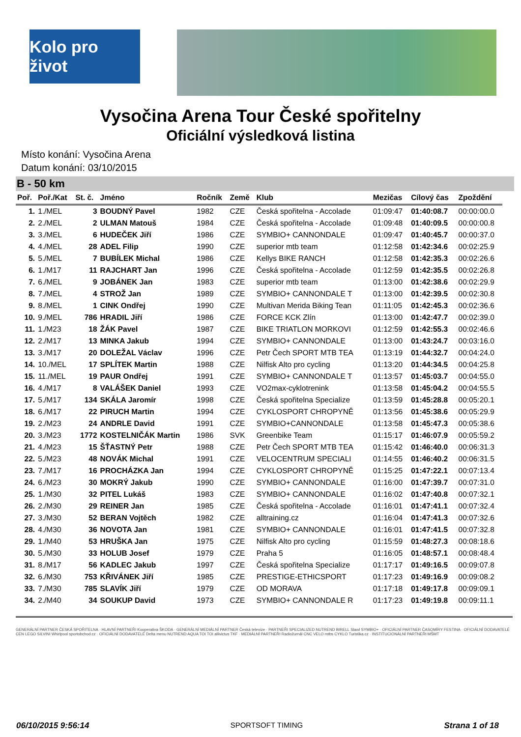Kolo pro život
Vysočina Arena Tour České spořitelny
Oficiální výsledková listina
Místo konání: Vysočina Arena
Datum konání: 03/10/2015
B - 50 km
| Poř. | Poř./Kat | St. č. | Jméno | Ročník | Země | Klub | Mezičas | Cílový čas | Zpoždění |
| --- | --- | --- | --- | --- | --- | --- | --- | --- | --- |
| 1. | 1./MEL | 3 | BOUDNÝ Pavel | 1982 | CZE | Česká spořitelna - Accolade | 01:09:47 | 01:40:08.7 | 00:00:00.0 |
| 2. | 2./MEL | 2 | ULMAN Matouš | 1984 | CZE | Česká spořitelna - Accolade | 01:09:48 | 01:40:09.5 | 00:00:00.8 |
| 3. | 3./MEL | 6 | HUDEČEK Jiří | 1986 | CZE | SYMBIO+ CANNONDALE | 01:09:47 | 01:40:45.7 | 00:00:37.0 |
| 4. | 4./MEL | 28 | ADEL Filip | 1990 | CZE | superior mtb team | 01:12:58 | 01:42:34.6 | 00:02:25.9 |
| 5. | 5./MEL | 7 | BUBÍLEK Michal | 1986 | CZE | Kellys BIKE RANCH | 01:12:58 | 01:42:35.3 | 00:02:26.6 |
| 6. | 1./M17 | 11 | RAJCHART Jan | 1996 | CZE | Česká spořitelna - Accolade | 01:12:59 | 01:42:35.5 | 00:02:26.8 |
| 7. | 6./MEL | 9 | JOBÁNEK Jan | 1983 | CZE | superior mtb team | 01:13:00 | 01:42:38.6 | 00:02:29.9 |
| 8. | 7./MEL | 4 | STROŽ Jan | 1989 | CZE | SYMBIO+ CANNONDALE T | 01:13:00 | 01:42:39.5 | 00:02:30.8 |
| 9. | 8./MEL | 1 | CINK Ondřej | 1990 | CZE | Multivan Merida Biking Tean | 01:11:05 | 01:42:45.3 | 00:02:36.6 |
| 10. | 9./MEL | 786 | HRADIL Jiří | 1986 | CZE | FORCE KCK Zlín | 01:13:00 | 01:42:47.7 | 00:02:39.0 |
| 11. | 1./M23 | 18 | ŽÁK Pavel | 1987 | CZE | BIKE TRIATLON MORKOVI | 01:12:59 | 01:42:55.3 | 00:02:46.6 |
| 12. | 2./M17 | 13 | MINKA Jakub | 1994 | CZE | SYMBIO+ CANNONDALE | 01:13:00 | 01:43:24.7 | 00:03:16.0 |
| 13. | 3./M17 | 20 | DOLEŽAL Václav | 1996 | CZE | Petr Čech SPORT MTB TEA | 01:13:19 | 01:44:32.7 | 00:04:24.0 |
| 14. | 10./MEL | 17 | SPLÍTEK Martin | 1988 | CZE | Nilfisk Alto pro cycling | 01:13:20 | 01:44:34.5 | 00:04:25.8 |
| 15. | 11./MEL | 19 | PAUR Ondřej | 1991 | CZE | SYMBIO+ CANNONDALE T | 01:13:57 | 01:45:03.7 | 00:04:55.0 |
| 16. | 4./M17 | 8 | VALÁŠEK Daniel | 1993 | CZE | VO2max-cyklotrenink | 01:13:58 | 01:45:04.2 | 00:04:55.5 |
| 17. | 5./M17 | 134 | SKÁLA Jaromír | 1998 | CZE | Česká spořitelna Specialize | 01:13:59 | 01:45:28.8 | 00:05:20.1 |
| 18. | 6./M17 | 22 | PIRUCH Martin | 1994 | CZE | CYKLOSPORT CHROPYNĚ | 01:13:56 | 01:45:38.6 | 00:05:29.9 |
| 19. | 2./M23 | 24 | ANDRLE David | 1991 | CZE | SYMBIO+CANNONDALE | 01:13:58 | 01:45:47.3 | 00:05:38.6 |
| 20. | 3./M23 | 1772 | KOSTELNIČÁK Martin | 1986 | SVK | Greenbike Team | 01:15:17 | 01:46:07.9 | 00:05:59.2 |
| 21. | 4./M23 | 15 | ŠŤASTNÝ Petr | 1988 | CZE | Petr Čech SPORT MTB TEA | 01:15:42 | 01:46:40.0 | 00:06:31.3 |
| 22. | 5./M23 | 48 | NOVÁK Michal | 1991 | CZE | VELOCENTRUM SPECIALI | 01:14:55 | 01:46:40.2 | 00:06:31.5 |
| 23. | 7./M17 | 16 | PROCHÁZKA Jan | 1994 | CZE | CYKLOSPORT CHROPYNĚ | 01:15:25 | 01:47:22.1 | 00:07:13.4 |
| 24. | 6./M23 | 30 | MOKRÝ Jakub | 1990 | CZE | SYMBIO+ CANNONDALE | 01:16:00 | 01:47:39.7 | 00:07:31.0 |
| 25. | 1./M30 | 32 | PITEL Lukáš | 1983 | CZE | SYMBIO+ CANNONDALE | 01:16:02 | 01:47:40.8 | 00:07:32.1 |
| 26. | 2./M30 | 29 | REINER Jan | 1985 | CZE | Česká spořitelna - Accolade | 01:16:01 | 01:47:41.1 | 00:07:32.4 |
| 27. | 3./M30 | 52 | BERAN Vojtěch | 1982 | CZE | alltraining.cz | 01:16:04 | 01:47:41.3 | 00:07:32.6 |
| 28. | 4./M30 | 36 | NOVOTA Jan | 1981 | CZE | SYMBIO+ CANNONDALE | 01:16:01 | 01:47:41.5 | 00:07:32.8 |
| 29. | 1./M40 | 53 | HRUŠKA Jan | 1975 | CZE | Nilfisk Alto pro cycling | 01:15:59 | 01:48:27.3 | 00:08:18.6 |
| 30. | 5./M30 | 33 | HOLUB Josef | 1979 | CZE | Praha 5 | 01:16:05 | 01:48:57.1 | 00:08:48.4 |
| 31. | 8./M17 | 56 | KADLEC Jakub | 1997 | CZE | Česká spořitelna Specialize | 01:17:17 | 01:49:16.5 | 00:09:07.8 |
| 32. | 6./M30 | 753 | KŘIVÁNEK Jiří | 1985 | CZE | PRESTIGE-ETHICSPORT | 01:17:23 | 01:49:16.9 | 00:09:08.2 |
| 33. | 7./M30 | 785 | SLAVÍK Jiří | 1979 | CZE | OD MORAVA | 01:17:18 | 01:49:17.8 | 00:09:09.1 |
| 34. | 2./M40 | 34 | SOUKUP David | 1973 | CZE | SYMBIO+ CANNONDALE R | 01:17:23 | 01:49:19.8 | 00:09:11.1 |
GENERÁLNÍ PARTNER ČESKÁ SPOŘITELNA · HLAVNÍ PARTNEŘI Kooperativa ŠKODA · GENERÁLNÍ MEDIÁLNÍ PARTNER Česká televize · PARTNEŘI SPECIALIZED NUTREND BIRELL Slawl SYMBIO+ · OFICIÁLNÍ PARTNER ČASOMÍRY FESTINA · OFICIÁLNÍ DODAVATELÉ CEN LEGO SILVINI Whirlpool sportobchod.cz · OFICIÁLNÍ DODAVATELÉ Delta menu NUTREND AQUA TOI TOI allivictus TKF · MEDIÁLNÍ PARTNEŘI Radiožurnál CNC VELO mtbs CYKLO Turistika.cz · INSTITUCIONÁLNÍ PARTNEŘI MŠMT
06/10/2015 9:56:14 SPORTSOFT TIMING Strana 1 of 18